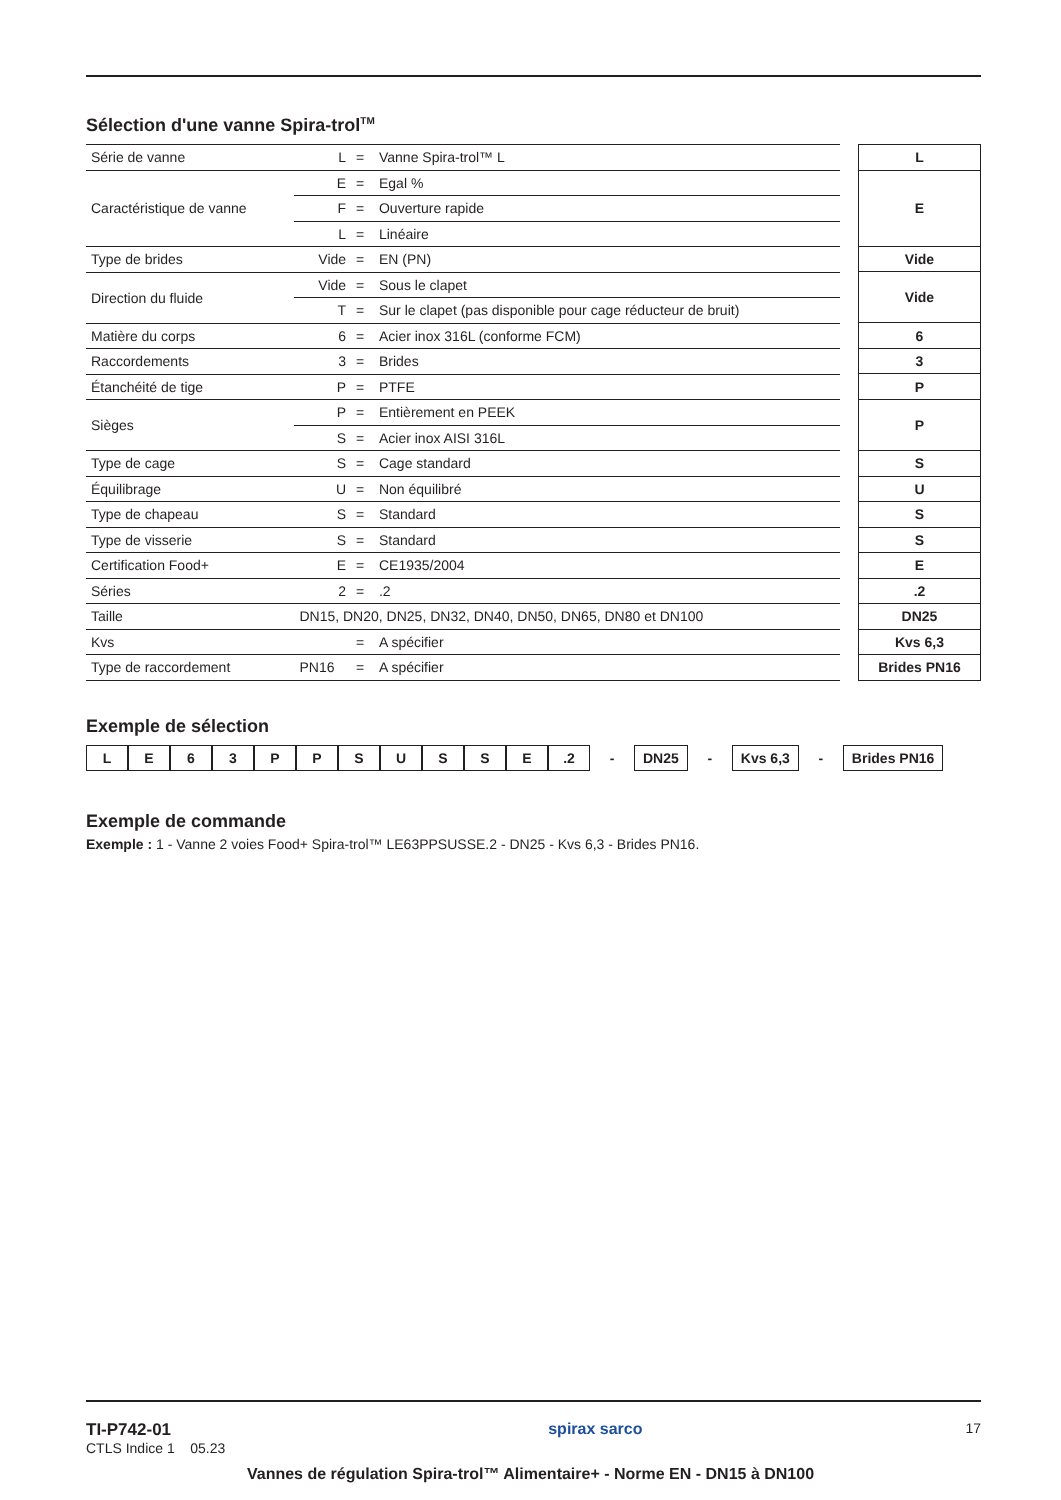Sélection d'une vanne Spira-trol<sup>TM</sup>
| Série de vanne | L | = | Vanne Spira-trol™ L |
| Caractéristique de vanne | E | = | Egal % |
| | F | = | Ouverture rapide |
| | L | = | Linéaire |
| Type de brides | Vide | = | EN (PN) |
| Direction du fluide | Vide | = | Sous le clapet |
| | T | = | Sur le clapet (pas disponible pour cage réducteur de bruit) |
| Matière du corps | 6 | = | Acier inox 316L (conforme FCM) |
| Raccordements | 3 | = | Brides |
| Étanchéité de tige | P | = | PTFE |
| Sièges | P | = | Entièrement en PEEK |
| | S | = | Acier inox AISI 316L |
| Type de cage | S | = | Cage standard |
| Équilibrage | U | = | Non équilibré |
| Type de chapeau | S | = | Standard |
| Type de visserie | S | = | Standard |
| Certification Food+ | E | = | CE1935/2004 |
| Séries | 2 | = | .2 |
| Taille | DN15, DN20, DN25, DN32, DN40, DN50, DN65, DN80 et DN100 | | |
| Kvs | | = | A spécifier |
| Type de raccordement | PN16 | = | A spécifier |
| L |
| E |
| Vide |
| Vide |
| 6 |
| 3 |
| P |
| P |
| S |
| U |
| S |
| S |
| E |
| .2 |
| DN25 |
| Kvs 6,3 |
| Brides PN16 |
Exemple de sélection
LE 63 PPSUSSE.2 - DN25 - Kvs 6,3 - Brides PN16
Exemple de commande
Exemple : 1 - Vanne 2 voies Food+ Spira-trol™ LE63PPSUSSE.2 - DN25 - Kvs 6,3 - Brides PN16.
TI-P742-01
CTLS Indice 1 05.23
spirax sarco 17
Vannes de régulation Spira-trol™ Alimentaire+ - Norme EN - DN15 à DN100